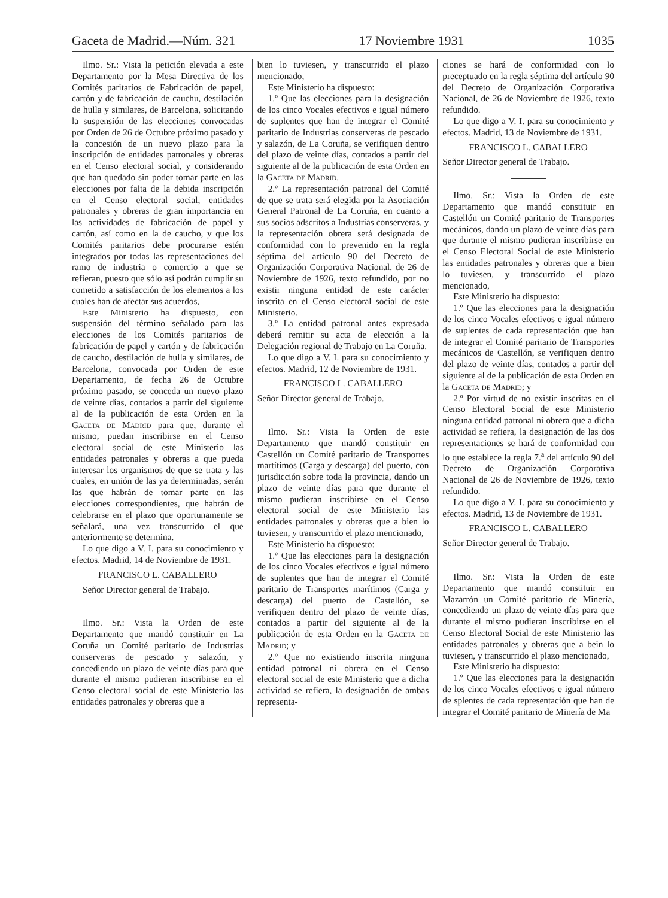Gaceta de Madrid.—Núm. 321 17 Noviembre 1931 1035
Ilmo. Sr.: Vista la petición elevada a este Departamento por la Mesa Directiva de los Comités paritarios de Fabricación de papel, cartón y de fabricación de cauchu, destilación de hulla y similares, de Barcelona, solicitando la suspensión de las elecciones convocadas por Orden de 26 de Octubre próximo pasado y la concesión de un nuevo plazo para la inscripción de entidades patronales y obreras en el Censo electoral social, y considerando que han quedado sin poder tomar parte en las elecciones por falta de la debida inscripción en el Censo electoral social, entidades patronales y obreras de gran importancia en las actividades de fabricación de papel y cartón, así como en la de caucho, y que los Comités paritarios debe procurarse estén integrados por todas las representaciones del ramo de industria o comercio a que se refieran, puesto que sólo así podrán cumplir su cometido a satisfacción de los elementos a los cuales han de afectar sus acuerdos,
Este Ministerio ha dispuesto, con suspensión del término señalado para las elecciones de los Comités paritarios de fabricación de papel y cartón y de fabricación de caucho, destilación de hulla y similares, de Barcelona, convocada por Orden de este Departamento, de fecha 26 de Octubre próximo pasado, se conceda un nuevo plazo de veinte días, contados a partir del siguiente al de la publicación de esta Orden en la Gaceta de Madrid para que, durante el mismo, puedan inscribirse en el Censo electoral social de este Ministerio las entidades patronales y obreras a que pueda interesar los organismos de que se trata y las cuales, en unión de las ya determinadas, serán las que habrán de tomar parte en las elecciones correspondientes, que habrán de celebrarse en el plazo que oportunamente se señalará, una vez transcurrido el que anteriormente se determina.
Lo que digo a V. I. para su conocimiento y efectos. Madrid, 14 de Noviembre de 1931.
FRANCISCO L. CABALLERO
Señor Director general de Trabajo.
Ilmo. Sr.: Vista la Orden de este Departamento que mandó constituir en La Coruña un Comité paritario de Industrias conserveras de pescado y salazón, y concediendo un plazo de veinte días para que durante el mismo pudieran inscribirse en el Censo electoral social de este Ministerio las entidades patronales y obreras que a
bien lo tuviesen, y transcurrido el plazo mencionado,
Este Ministerio ha dispuesto:
1.º Que las elecciones para la designación de los cinco Vocales efectivos e igual número de suplentes que han de integrar el Comité paritario de Industrias conserveras de pescado y salazón, de La Coruña, se verifiquen dentro del plazo de veinte días, contados a partir del siguiente al de la publicación de esta Orden en la Gaceta de Madrid.
2.º La representación patronal del Comité de que se trata será elegida por la Asociación General Patronal de La Coruña, en cuanto a sus socios adscritos a Industrias conserveras, y la representación obrera será designada de conformidad con lo prevenido en la regla séptima del artículo 90 del Decreto de Organización Corporativa Nacional, de 26 de Noviembre de 1926, texto refundido, por no existir ninguna entidad de este carácter inscrita en el Censo electoral social de este Ministerio.
3.º La entidad patronal antes expresada deberá remitir su acta de elección a la Delegación regional de Trabajo en La Coruña.
Lo que digo a V. I. para su conocimiento y efectos. Madrid, 12 de Noviembre de 1931.
FRANCISCO L. CABALLERO
Señor Director general de Trabajo.
Ilmo. Sr.: Vista la Orden de este Departamento que mandó constituir en Castellón un Comité paritario de Transportes martítimos (Carga y descarga) del puerto, con jurisdicción sobre toda la provincia, dando un plazo de veinte días para que durante el mismo pudieran inscribirse en el Censo electoral social de este Ministerio las entidades patronales y obreras que a bien lo tuviesen, y transcurrido el plazo mencionado,
Este Ministerio ha dispuesto:
1.º Que las elecciones para la designación de los cinco Vocales efectivos e igual número de suplentes que han de integrar el Comité paritario de Transportes marítimos (Carga y descarga) del puerto de Castellón, se verifiquen dentro del plazo de veinte días, contados a partir del siguiente al de la publicación de esta Orden en la Gaceta de Madrid; y
2.º Que no existiendo inscrita ninguna entidad patronal ni obrera en el Censo electoral social de este Ministerio que a dicha actividad se refiera, la designación de ambas representa-
ciones se hará de conformidad con lo preceptuado en la regla séptima del artículo 90 del Decreto de Organización Corporativa Nacional, de 26 de Noviembre de 1926, texto refundido.
Lo que digo a V. I. para su conocimiento y efectos. Madrid, 13 de Noviembre de 1931.
FRANCISCO L. CABALLERO
Señor Director general de Trabajo.
Ilmo. Sr.: Vista la Orden de este Departamento que mandó constituir en Castellón un Comité paritario de Transportes mecánicos, dando un plazo de veinte días para que durante el mismo pudieran inscribirse en el Censo Electoral Social de este Ministerio las entidades patronales y obreras que a bien lo tuviesen, y transcurrido el plazo mencionado,
Este Ministerio ha dispuesto:
1.º Que las elecciones para la designación de los cinco Vocales efectivos e igual número de suplentes de cada representación que han de integrar el Comité paritario de Transportes mecánicos de Castellón, se verifiquen dentro del plazo de veinte días, contados a partir del siguiente al de la publicación de esta Orden en la Gaceta de Madrid; y
2.º Por virtud de no existir inscritas en el Censo Electoral Social de este Ministerio ninguna entidad patronal ni obrera que a dicha actividad se refiera, la designación de las dos representaciones se hará de conformidad con lo que establece la regla 7.<sup>a</sup> del artículo 90 del Decreto de Organización Corporativa Nacional de 26 de Noviembre de 1926, texto refundido.
Lo que digo a V. I. para su conocimiento y efectos. Madrid, 13 de Noviembre de 1931.
FRANCISCO L. CABALLERO
Señor Director general de Trabajo.
Ilmo. Sr.: Vista la Orden de este Departamento que mandó constituir en Mazarrón un Comité paritario de Minería, concediendo un plazo de veinte días para que durante el mismo pudieran inscribirse en el Censo Electoral Social de este Ministerio las entidades patronales y obreras que a bein lo tuviesen, y transcurrido el plazo mencionado,
Este Ministerio ha dispuesto:
1.º Que las elecciones para la designación de los cinco Vocales efectivos e igual número de splentes de cada representación que han de integrar el Comité paritario de Minería de Ma